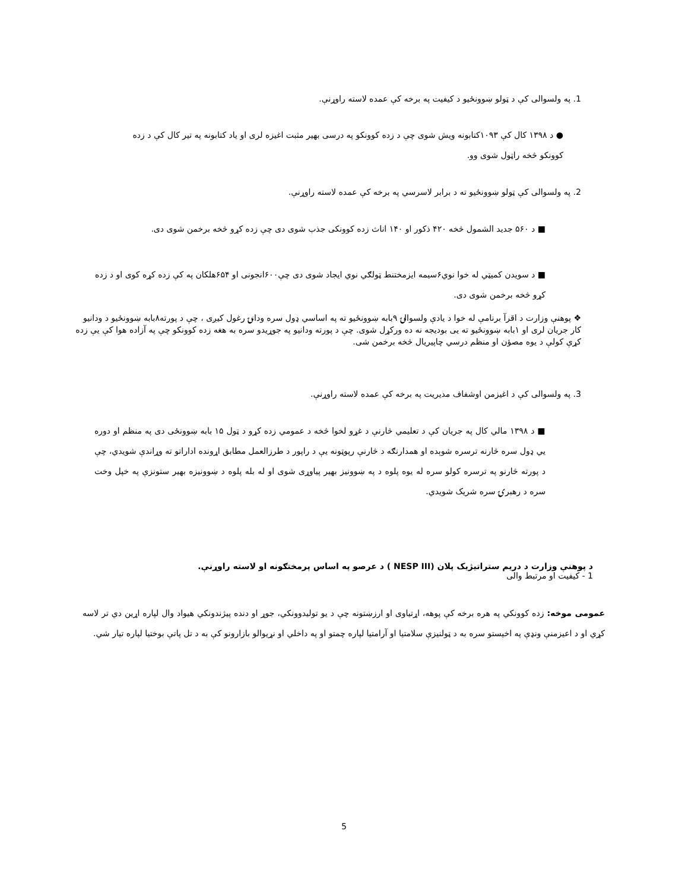1. په ولسوالی کې د ټولو ښوونځیو د کیفیت په برخه کې عمده لاسته راوړنې.
● د ۱۳۹۸ کال کې ۱۰۹۳کتابونه ویش شوی چې د زده کوونکو په درسی بهیر مثبت اغیزه لری او یاد کتابونه په تیر کال کې د زده کوونکو څخه راټول شوی وو.
2. په ولسوالی کې ټولو ښوونځیو ته د برابر لاسرسي په برخه کې عمده لاسته راوړنې.
■ د ۵۶۰ جدید الشمول څخه ۴۲۰ ذکور او ۱۴۰ اناث زده کوونکی جذب شوی دی چې زده کړو څخه برخمن شوی دی.
■ د سویدن کمیټي له خوا نوي۶سیمه ایزمختنط ټولګي نوي ایجاد شوی دی چې۶۰۰انجونی او ۶۵۴هلکان په کې زده کړه کوی او د زده کړو څخه برخمن شوی دی.
❖ پوهنې وزارت د اقرآ برنامې له خوا د یادې ولسوالۍ ۹بابه ښوونځیو ته په اساسي ډول سره ودانۍ رغول کیږی ، چې د پورته۸بابه ښوونځیو د ودانیو کار جریان لری او ۱بابه ښوونځیو ته یی بودیجه نه ده ورکړل شوی. چې د پورته ودانیو په جوړیدو سره به هغه زده کوونکو چې په آزاده هوا کې یې زده کړې کولې د یوه مصؤن او منظم درسي چاپیریال څخه برخمن شی.
3. په ولسوالی کې د اغیزمن اوشفاف مدیریت په برخه کې عمده لاسته راوړنې.
■ د ۱۳۹۸ مالي کال په جریان کې د تعلیمي څارنې د غړو لخوا څخه د عمومي زده کړو د ټول ۱۵ بابه ښوونځی دی په منظم او دوره یي ډول سره څارنه ترسره شوېده او همدارنګه د څارنې رپوټونه یې د راپور د طرزالعمل مطابق اړونده اداراتو ته وړاندې شویدي، چې د پورته څارنو په ترسره کولو سره له یوه پلوه د په ښوونیز بهیر پیاوړی شوی او له بله پلوه د ښوونیزه بهیر ستونزې په خپل وخت سره د رهبرۍ سره شریک شویدي.
د پوهنې وزارت د دریم ستراتیژیک پلان (NESP III ) د عرصو په اساس پرمختګونه او لاسته راوړنې.
1 - کیفیت او مرتبط والی
عمومی موخه: زده کوونکي په هره برخه کې پوهه، اړتیاوی او ارزښتونه چې د یو تولیدوونکي، جوړ او دنده پیژندونکي هیواد وال لپاره اړین دي تر لاسه کړي او د اعیزمنې ونډې په اخیستو سره به د ټولنیزې سلامتیا او آرامتیا لپاره چمتو او په داخلي او نړیوالو بازارونو کې به د تل پاتې بوختیا لپاره تیار شي.
5